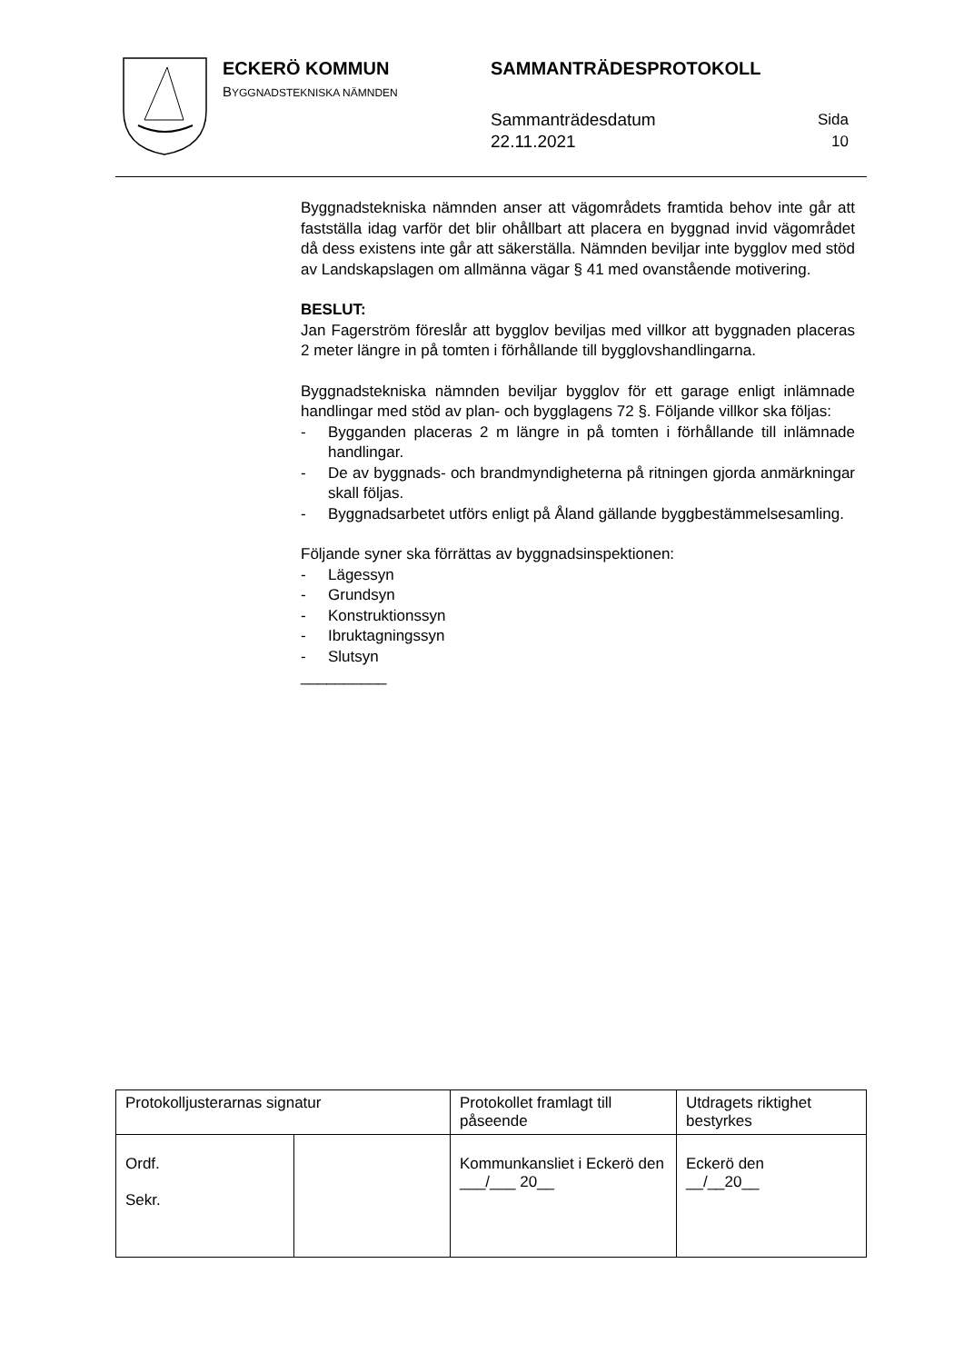ECKERÖ KOMMUN
BYGGNADSTEKNISKA NÄMNDEN
SAMMANTRÄDESPROTOKOLL
Sammanträdesdatum
22.11.2021
Sida
10
Byggnadstekniska nämnden anser att vägområdets framtida behov inte går att fastställa idag varför det blir ohållbart att placera en byggnad invid vägområdet då dess existens inte går att säkerställa. Nämnden beviljar inte bygglov med stöd av Landskapslagen om allmänna vägar § 41 med ovanstående motivering.
BESLUT:
Jan Fagerström föreslår att bygglov beviljas med villkor att byggnaden placeras 2 meter längre in på tomten i förhållande till bygglovshandlingarna.
Byggnadstekniska nämnden beviljar bygglov för ett garage enligt inlämnade handlingar med stöd av plan- och bygglagens 72 §. Följande villkor ska följas:
- Bygganden placeras 2 m längre in på tomten i förhållande till inlämnade handlingar.
- De av byggnads- och brandmyndigheterna på ritningen gjorda anmärkningar skall följas.
- Byggnadsarbetet utförs enligt på Åland gällande byggbestämmelsesamling.
Följande syner ska förrättas av byggnadsinspektionen:
- Lägessyn
- Grundsyn
- Konstruktionssyn
- Ibruktagningssyn
- Slutsyn
__________
| Protokolljusterarnas signatur | | Protokollet framlagt till påseende | Utdragets riktighet bestyrkes |
| Ordf. Sekr. | | Kommunkansliet i Eckerö den ___/___ 20__ | Eckerö den __/__20__ |